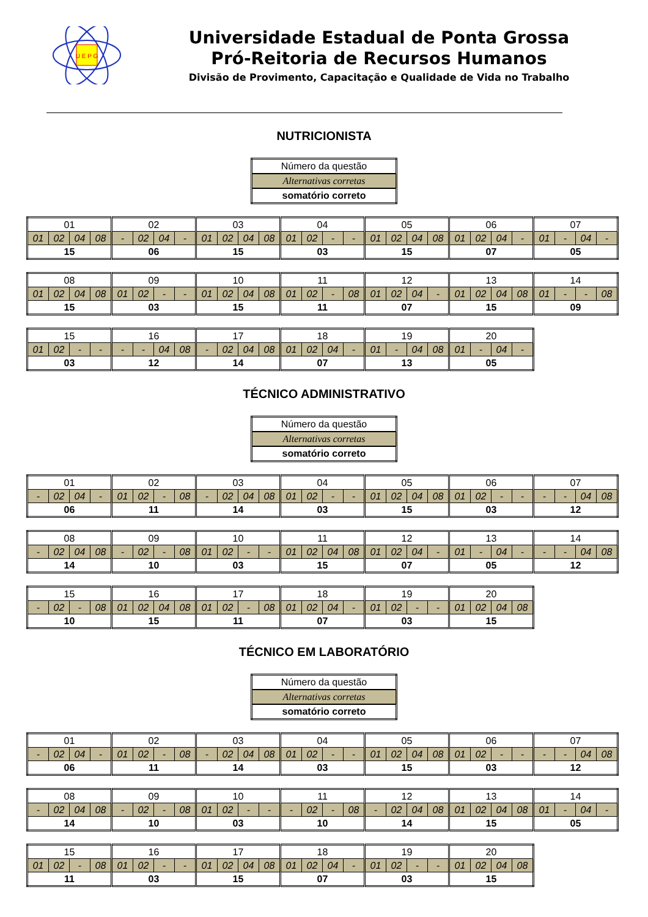U E P G
Universidade Estadual de Ponta Grossa
Pró-Reitoria de Recursos Humanos
Divisão de Provimento, Capacitação e Qualidade de Vida no Trabalho
NUTRICIONISTA
| Número da questão |
| Alternativas corretas |
| somatório correto |
| 01 | | | | 02 | | | | 03 | | | | 04 | | | | 05 | | | | 06 | | | | 07 | | | |
| 01 | 02 | 04 | 08 | - | 02 | 04 | - | 01 | 02 | 04 | 08 | 01 | 02 | - | - | 01 | 02 | 04 | 08 | 01 | 02 | 04 | - | 01 | - | 04 | - |
| 15 | | | | 06 | | | | 15 | | | | 03 | | | | 15 | | | | 07 | | | | 05 | | | |
| 08 | | | | 09 | | | | 10 | | | | 11 | | | | 12 | | | | 13 | | | | 14 | | | |
| 01 | 02 | 04 | 08 | 01 | 02 | - | - | 01 | 02 | 04 | 08 | 01 | 02 | - | 08 | 01 | 02 | 04 | - | 01 | 02 | 04 | 08 | 01 | - | - | 08 |
| 15 | | | | 03 | | | | 15 | | | | 11 | | | | 07 | | | | 15 | | | | 09 | | | |
| 15 | | | | 16 | | | | 17 | | | | 18 | | | | 19 | | | | 20 | | | |
| 01 | 02 | - | - | - | - | 04 | 08 | - | 02 | 04 | 08 | 01 | 02 | 04 | - | 01 | - | 04 | 08 | 01 | - | 04 | - |
| 03 | | | | 12 | | | | 14 | | | | 07 | | | | 13 | | | | 05 | | | |
TÉCNICO ADMINISTRATIVO
| Número da questão |
| Alternativas corretas |
| somatório correto |
| 01 | | | | 02 | | | | 03 | | | | 04 | | | | 05 | | | | 06 | | | | 07 | | | |
| - | 02 | 04 | - | 01 | 02 | - | 08 | - | 02 | 04 | 08 | 01 | 02 | - | - | 01 | 02 | 04 | 08 | 01 | 02 | - | - | - | - | 04 | 08 |
| 06 | | | | 11 | | | | 14 | | | | 03 | | | | 15 | | | | 03 | | | | 12 | | | |
| 08 | | | | 09 | | | | 10 | | | | 11 | | | | 12 | | | | 13 | | | | 14 | | | |
| - | 02 | 04 | 08 | - | 02 | - | 08 | 01 | 02 | - | - | 01 | 02 | 04 | 08 | 01 | 02 | 04 | - | 01 | - | 04 | - | - | - | 04 | 08 |
| 14 | | | | 10 | | | | 03 | | | | 15 | | | | 07 | | | | 05 | | | | 12 | | | |
| 15 | | | | 16 | | | | 17 | | | | 18 | | | | 19 | | | | 20 | | | |
| - | 02 | - | 08 | 01 | 02 | 04 | 08 | 01 | 02 | - | 08 | 01 | 02 | 04 | - | 01 | 02 | - | - | 01 | 02 | 04 | 08 |
| 10 | | | | 15 | | | | 11 | | | | 07 | | | | 03 | | | | 15 | | | |
TÉCNICO EM LABORATÓRIO
| Número da questão |
| Alternativas corretas |
| somatório correto |
| 01 | | | | 02 | | | | 03 | | | | 04 | | | | 05 | | | | 06 | | | | 07 | | | |
| - | 02 | 04 | - | 01 | 02 | - | 08 | - | 02 | 04 | 08 | 01 | 02 | - | - | 01 | 02 | 04 | 08 | 01 | 02 | - | - | - | - | 04 | 08 |
| 06 | | | | 11 | | | | 14 | | | | 03 | | | | 15 | | | | 03 | | | | 12 | | | |
| 08 | | | | 09 | | | | 10 | | | | 11 | | | | 12 | | | | 13 | | | | 14 | | | |
| - | 02 | 04 | 08 | - | 02 | - | 08 | 01 | 02 | - | - | - | 02 | - | 08 | - | 02 | 04 | 08 | 01 | 02 | 04 | 08 | 01 | - | 04 | - |
| 14 | | | | 10 | | | | 03 | | | | 10 | | | | 14 | | | | 15 | | | | 05 | | | |
| 15 | | | | 16 | | | | 17 | | | | 18 | | | | 19 | | | | 20 | | | |
| 01 | 02 | - | 08 | 01 | 02 | - | - | 01 | 02 | 04 | 08 | 01 | 02 | 04 | - | 01 | 02 | - | - | 01 | 02 | 04 | 08 |
| 11 | | | | 03 | | | | 15 | | | | 07 | | | | 03 | | | | 15 | | | |